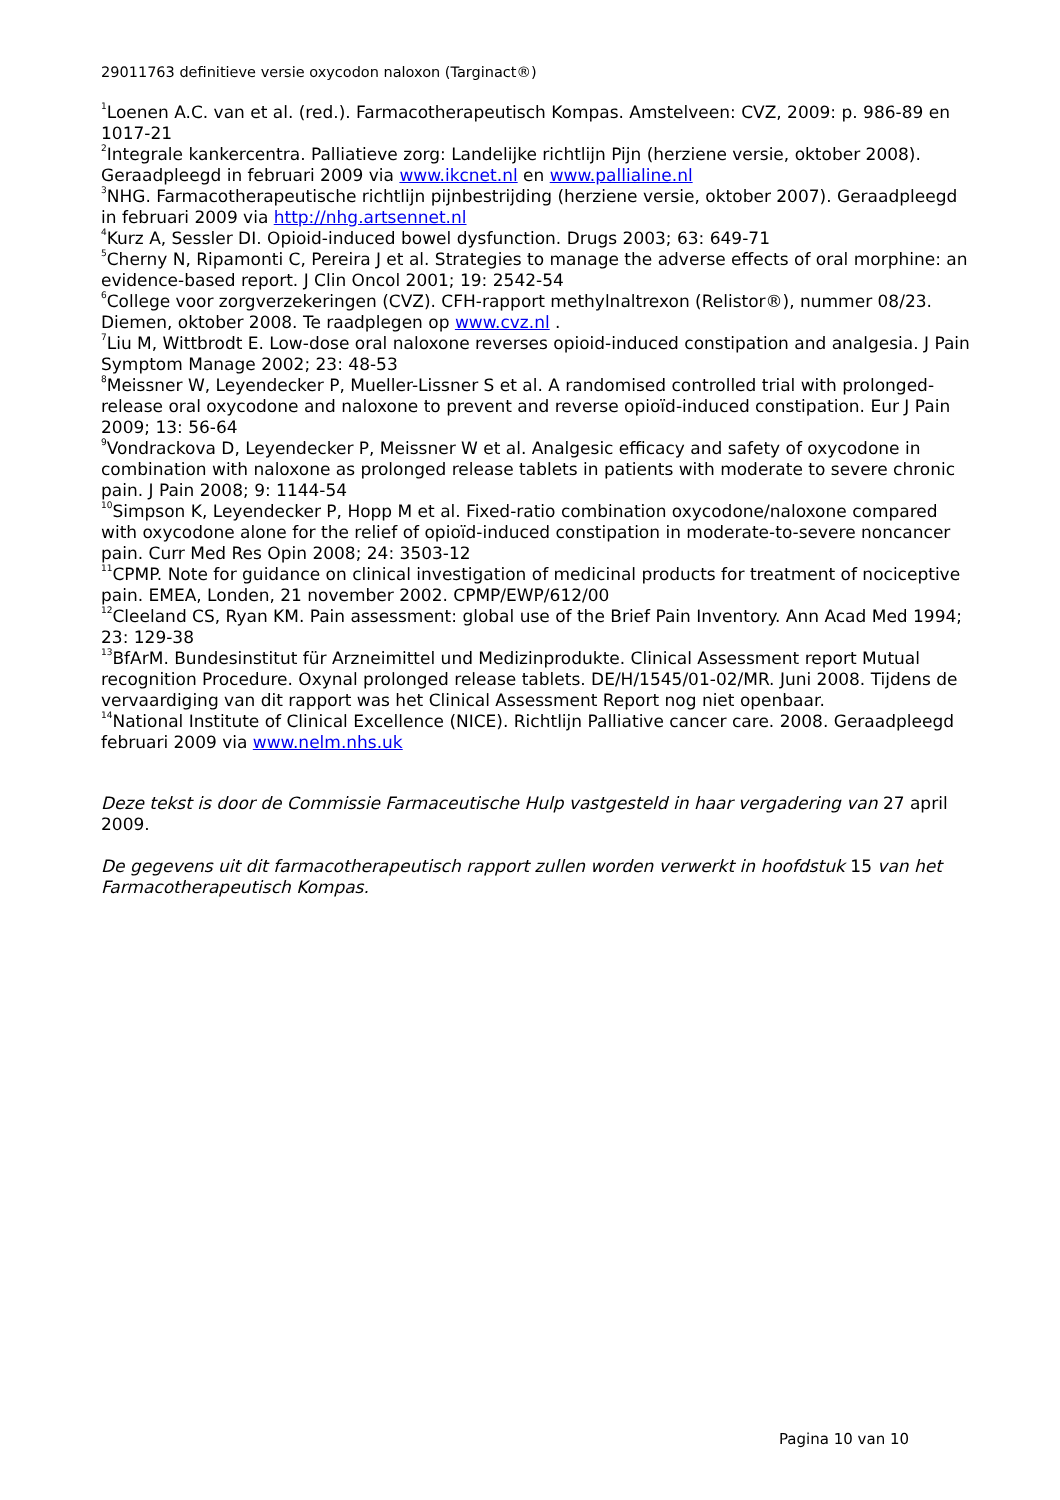29011763 definitieve versie oxycodon naloxon (Targinact®)
<sup>1</sup> Loenen A.C. van et al. (red.). Farmacotherapeutisch Kompas. Amstelveen: CVZ, 2009: p. 986-89 en 1017-21
<sup>2</sup> Integrale kankercentra. Palliatieve zorg: Landelijke richtlijn Pijn (herziene versie, oktober 2008). Geraadpleegd in februari 2009 via www.ikcnet.nl en www.pallialine.nl
<sup>3</sup> NHG. Farmacotherapeutische richtlijn pijnbestrijding (herziene versie, oktober 2007). Geraadpleegd in februari 2009 via http://nhg.artsennet.nl
<sup>4</sup> Kurz A, Sessler DI. Opioid-induced bowel dysfunction. Drugs 2003; 63: 649-71
<sup>5</sup> Cherny N, Ripamonti C, Pereira J et al. Strategies to manage the adverse effects of oral morphine: an evidence-based report. J Clin Oncol 2001; 19: 2542-54
<sup>6</sup> College voor zorgverzekeringen (CVZ). CFH-rapport methylnaltrexon (Relistor®), nummer 08/23. Diemen, oktober 2008. Te raadplegen op www.cvz.nl .
<sup>7</sup> Liu M, Wittbrodt E. Low-dose oral naloxone reverses opioid-induced constipation and analgesia. J Pain Symptom Manage 2002; 23: 48-53
<sup>8</sup> Meissner W, Leyendecker P, Mueller-Lissner S et al. A randomised controlled trial with prolonged-release oral oxycodone and naloxone to prevent and reverse opioïd-induced constipation. Eur J Pain 2009; 13: 56-64
<sup>9</sup> Vondrackova D, Leyendecker P, Meissner W et al. Analgesic efficacy and safety of oxycodone in combination with naloxone as prolonged release tablets in patients with moderate to severe chronic pain. J Pain 2008; 9: 1144-54
<sup>10</sup> Simpson K, Leyendecker P, Hopp M et al. Fixed-ratio combination oxycodone/naloxone compared with oxycodone alone for the relief of opioïd-induced constipation in moderate-to-severe noncancer pain. Curr Med Res Opin 2008; 24: 3503-12
<sup>11</sup>CPMP. Note for guidance on clinical investigation of medicinal products for treatment of nociceptive pain. EMEA, Londen, 21 november 2002. CPMP/EWP/612/00
<sup>12</sup> Cleeland CS, Ryan KM. Pain assessment: global use of the Brief Pain Inventory. Ann Acad Med 1994; 23: 129-38
<sup>13</sup> BfArM. Bundesinstitut für Arzneimittel und Medizinprodukte. Clinical Assessment report Mutual recognition Procedure. Oxynal prolonged release tablets. DE/H/1545/01-02/MR. Juni 2008. Tijdens de vervaardiging van dit rapport was het Clinical Assessment Report nog niet openbaar.
<sup>14</sup> National Institute of Clinical Excellence (NICE). Richtlijn Palliative cancer care. 2008. Geraadpleegd februari 2009 via www.nelm.nhs.uk
Deze tekst is door de Commissie Farmaceutische Hulp vastgesteld in haar vergadering van 27 april 2009.
De gegevens uit dit farmacotherapeutisch rapport zullen worden verwerkt in hoofdstuk 15 van het Farmacotherapeutisch Kompas.
Pagina 10 van 10